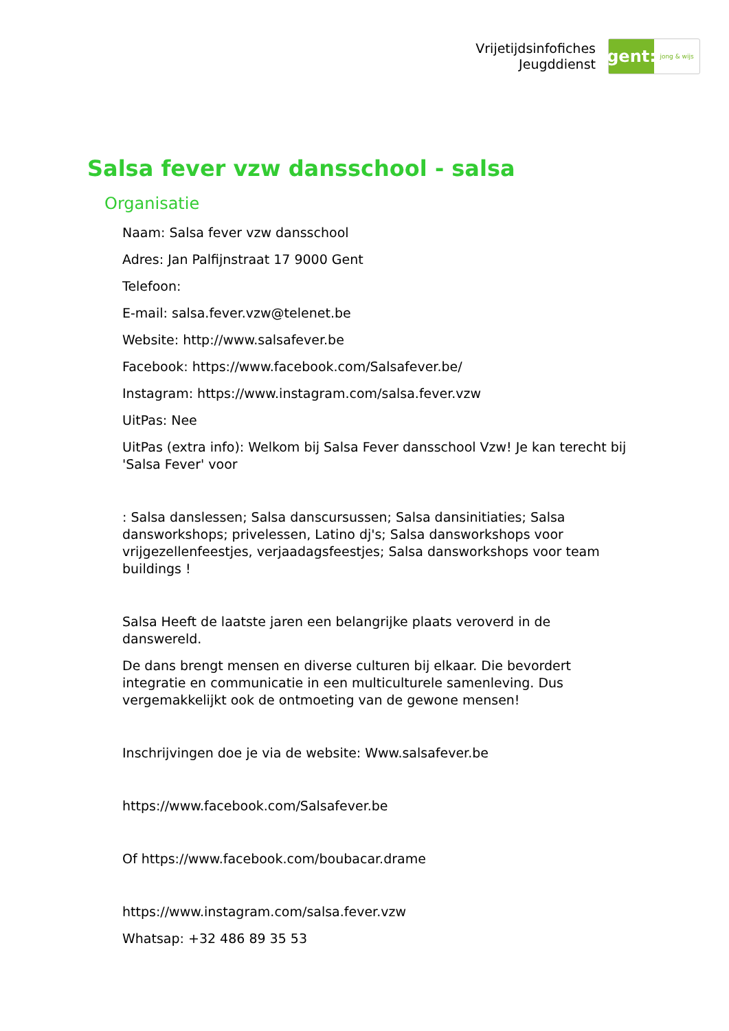Vrijetijdsinfofiches
Jeugddienst
gent:
jong & wijs
Salsa fever vzw dansschool - salsa
Organisatie
Naam: Salsa fever vzw dansschool
Adres: Jan Palfijnstraat 17 9000 Gent
Telefoon:
E-mail: salsa.fever.vzw@telenet.be
Website: http://www.salsafever.be
Facebook: https://www.facebook.com/Salsafever.be/
Instagram: https://www.instagram.com/salsa.fever.vzw
UitPas: Nee
UitPas (extra info): Welkom bij Salsa Fever dansschool Vzw! Je kan terecht bij 'Salsa Fever' voor
: Salsa danslessen; Salsa danscursussen; Salsa dansinitiaties; Salsa dansworkshops; privelessen, Latino dj's; Salsa dansworkshops voor vrijgezellenfeestjes, verjaadagsfeestjes; Salsa dansworkshops voor team buildings !
Salsa Heeft de laatste jaren een belangrijke plaats veroverd in de danswereld.
De dans brengt mensen en diverse culturen bij elkaar. Die bevordert integratie en communicatie in een multiculturele samenleving. Dus vergemakkelijkt ook de ontmoeting van de gewone mensen!
Inschrijvingen doe je via de website: Www.salsafever.be
https://www.facebook.com/Salsafever.be
Of https://www.facebook.com/boubacar.drame
https://www.instagram.com/salsa.fever.vzw
Whatsap: +32 486 89 35 53